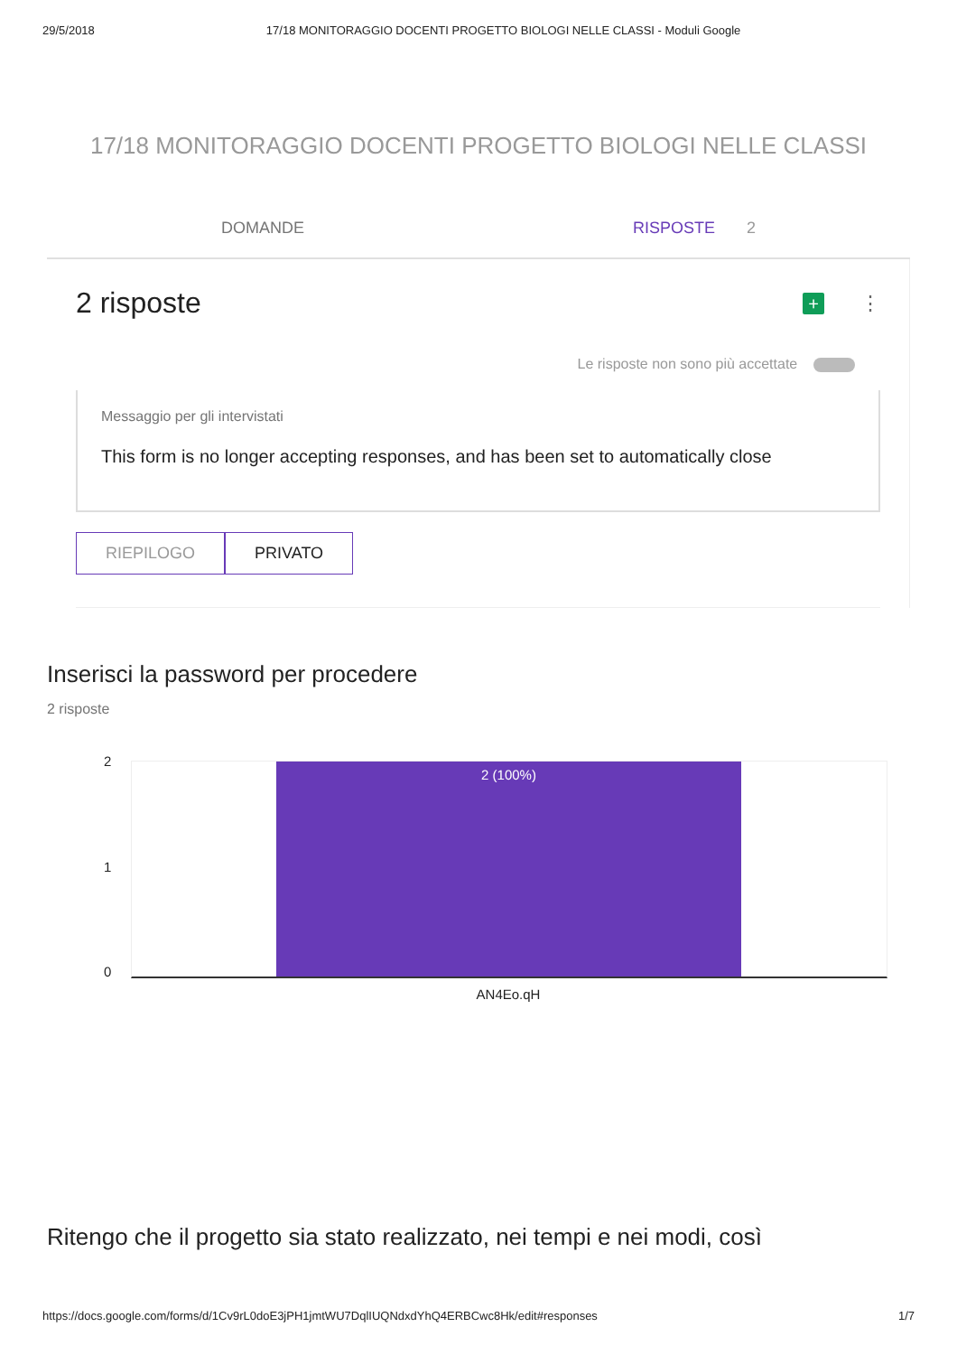29/5/2018 17/18 MONITORAGGIO DOCENTI PROGETTO BIOLOGI NELLE CLASSI - Moduli Google
17/18 MONITORAGGIO DOCENTI PROGETTO BIOLOGI NELLE CLASSI
DOMANDE RISPOSTE 2
2 risposte + ⋮
Le risposte non sono più accettate
Messaggio per gli intervistati
This form is no longer accepting responses, and has been set to automatically close
RIEPILOGO PRIVATO
Inserisci la password per procedere
2 risposte
2
1
0
2 (100%)
AN4Eo.qH
Ritengo che il progetto sia stato realizzato, nei tempi e nei modi, così
https://docs.google.com/forms/d/1Cv9rL0doE3jPH1jmtWU7DqlIUQNdxdYhQ4ERBCwc8Hk/edit#responses 1/7